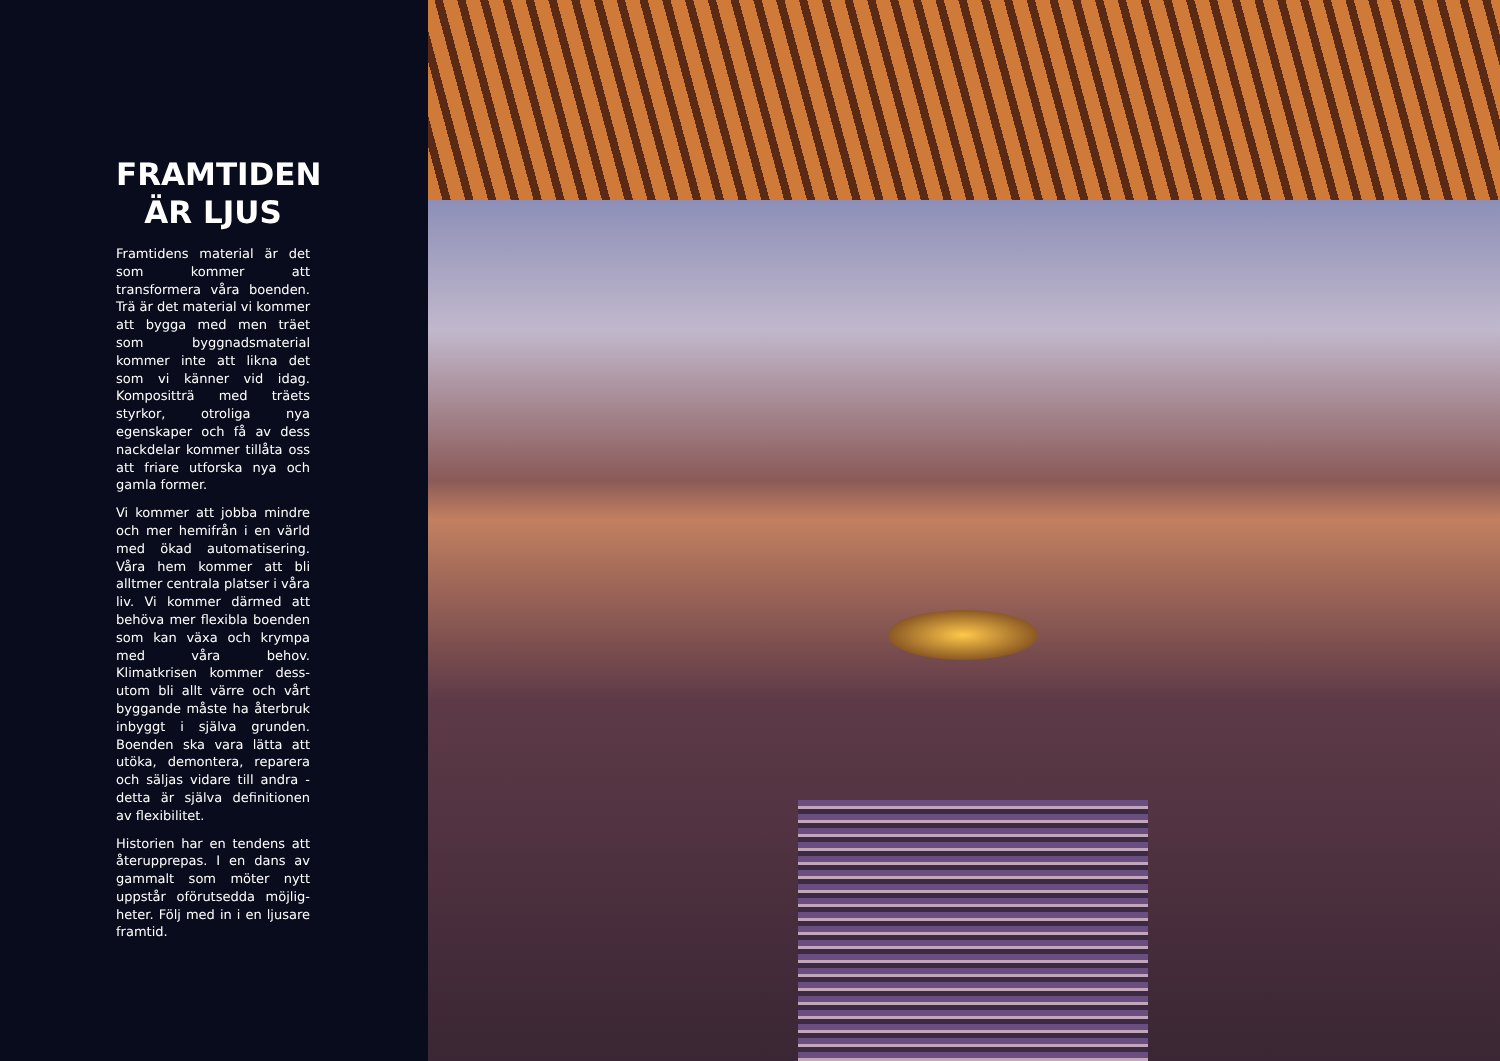FRAMTIDEN ÄR LJUS
Framtidens material är det som kommer att transformera våra boenden. Trä är det material vi kommer att bygga med men träet som byggnadsmaterial kommer inte att likna det som vi känner vid idag. Kompositträ med träets styrkor, otroliga nya egenskaper och få av dess nackdelar kommer tillåta oss att friare utforska nya och gamla former.
Vi kommer att jobba mindre och mer hemifrån i en värld med ökad automatisering. Våra hem kommer att bli alltmer centrala platser i våra liv. Vi kommer därmed att behöva mer flexibla boenden som kan växa och krympa med våra behov. Klimatkrisen kommer dess-utom bli allt värre och vårt byggande måste ha återbruk inbyggt i själva grunden. Boenden ska vara lätta att utöka, demontera, reparera och säljas vidare till andra - detta är själva definitionen av flexibilitet.
Historien har en tendens att återupprepas. I en dans av gammalt som möter nytt uppstår oförutsedda möjlig-heter. Följ med in i en ljusare framtid.